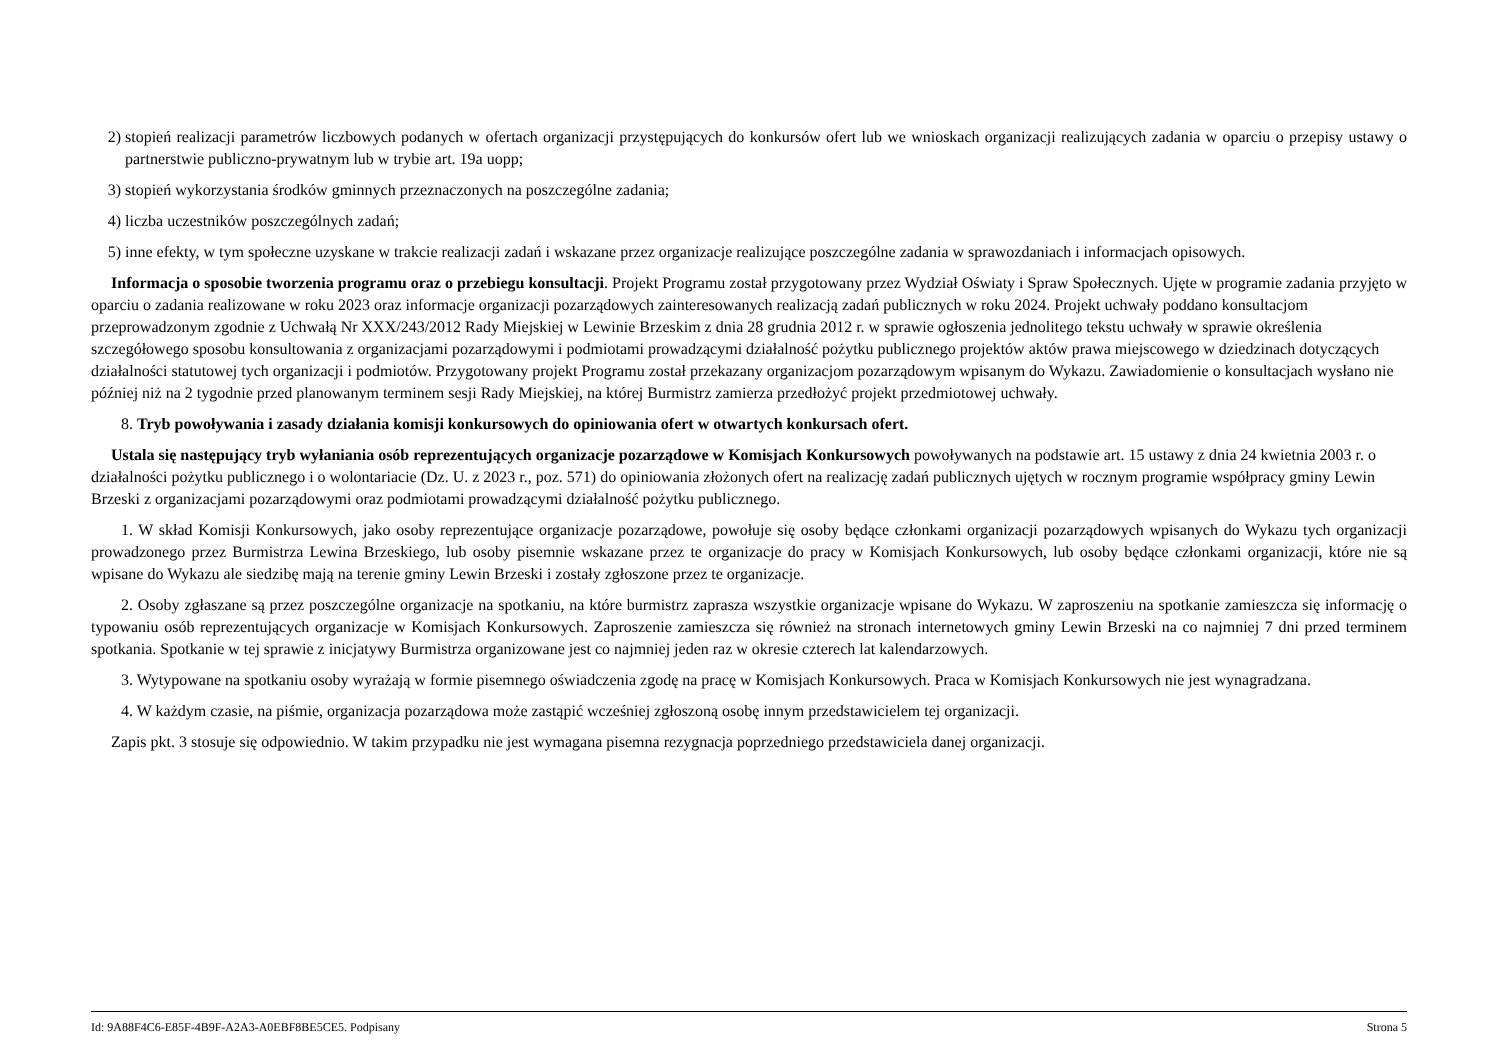2) stopień realizacji parametrów liczbowych podanych w ofertach organizacji przystępujących do konkursów ofert lub we wnioskach organizacji realizujących zadania w oparciu o przepisy ustawy o partnerstwie publiczno-prywatnym lub w trybie art. 19a uopp;
3) stopień wykorzystania środków gminnych przeznaczonych na poszczególne zadania;
4) liczba uczestników poszczególnych zadań;
5) inne efekty, w tym społeczne uzyskane w trakcie realizacji zadań i wskazane przez organizacje realizujące poszczególne zadania w sprawozdaniach i informacjach opisowych.
Informacja o sposobie tworzenia programu oraz o przebiegu konsultacji. Projekt Programu został przygotowany przez Wydział Oświaty i Spraw Społecznych. Ujęte w programie zadania przyjęto w oparciu o zadania realizowane w roku 2023 oraz informacje organizacji pozarządowych zainteresowanych realizacją zadań publicznych w roku 2024. Projekt uchwały poddano konsultacjom przeprowadzonym zgodnie z Uchwałą Nr XXX/243/2012 Rady Miejskiej w Lewinie Brzeskim z dnia 28 grudnia 2012 r. w sprawie ogłoszenia jednolitego tekstu uchwały w sprawie określenia szczegółowego sposobu konsultowania z organizacjami pozarządowymi i podmiotami prowadzącymi działalność pożytku publicznego projektów aktów prawa miejscowego w dziedzinach dotyczących działalności statutowej tych organizacji i podmiotów. Przygotowany projekt Programu został przekazany organizacjom pozarządowym wpisanym do Wykazu. Zawiadomienie o konsultacjach wysłano nie później niż na 2 tygodnie przed planowanym terminem sesji Rady Miejskiej, na której Burmistrz zamierza przedłożyć projekt przedmiotowej uchwały.
8. Tryb powoływania i zasady działania komisji konkursowych do opiniowania ofert w otwartych konkursach ofert.
Ustala się następujący tryb wyłaniania osób reprezentujących organizacje pozarządowe w Komisjach Konkursowych powoływanych na podstawie art. 15 ustawy z dnia 24 kwietnia 2003 r. o działalności pożytku publicznego i o wolontariacie (Dz. U. z 2023 r., poz. 571) do opiniowania złożonych ofert na realizację zadań publicznych ujętych w rocznym programie współpracy gminy Lewin Brzeski z organizacjami pozarządowymi oraz podmiotami prowadzącymi działalność pożytku publicznego.
1. W skład Komisji Konkursowych, jako osoby reprezentujące organizacje pozarządowe, powołuje się osoby będące członkami organizacji pozarządowych wpisanych do Wykazu tych organizacji prowadzonego przez Burmistrza Lewina Brzeskiego, lub osoby pisemnie wskazane przez te organizacje do pracy w Komisjach Konkursowych, lub osoby będące członkami organizacji, które nie są wpisane do Wykazu ale siedzibę mają na terenie gminy Lewin Brzeski i zostały zgłoszone przez te organizacje.
2. Osoby zgłaszane są przez poszczególne organizacje na spotkaniu, na które burmistrz zaprasza wszystkie organizacje wpisane do Wykazu. W zaproszeniu na spotkanie zamieszcza się informację o typowaniu osób reprezentujących organizacje w Komisjach Konkursowych. Zaproszenie zamieszcza się również na stronach internetowych gminy Lewin Brzeski na co najmniej 7 dni przed terminem spotkania. Spotkanie w tej sprawie z inicjatywy Burmistrza organizowane jest co najmniej jeden raz w okresie czterech lat kalendarzowych.
3. Wytypowane na spotkaniu osoby wyrażają w formie pisemnego oświadczenia zgodę na pracę w Komisjach Konkursowych. Praca w Komisjach Konkursowych nie jest wynagradzana.
4. W każdym czasie, na piśmie, organizacja pozarządowa może zastąpić wcześniej zgłoszoną osobę innym przedstawicielem tej organizacji.
Zapis pkt. 3 stosuje się odpowiednio. W takim przypadku nie jest wymagana pisemna rezygnacja poprzedniego przedstawiciela danej organizacji.
Id: 9A88F4C6-E85F-4B9F-A2A3-A0EBF8BE5CE5. Podpisany Strona 5